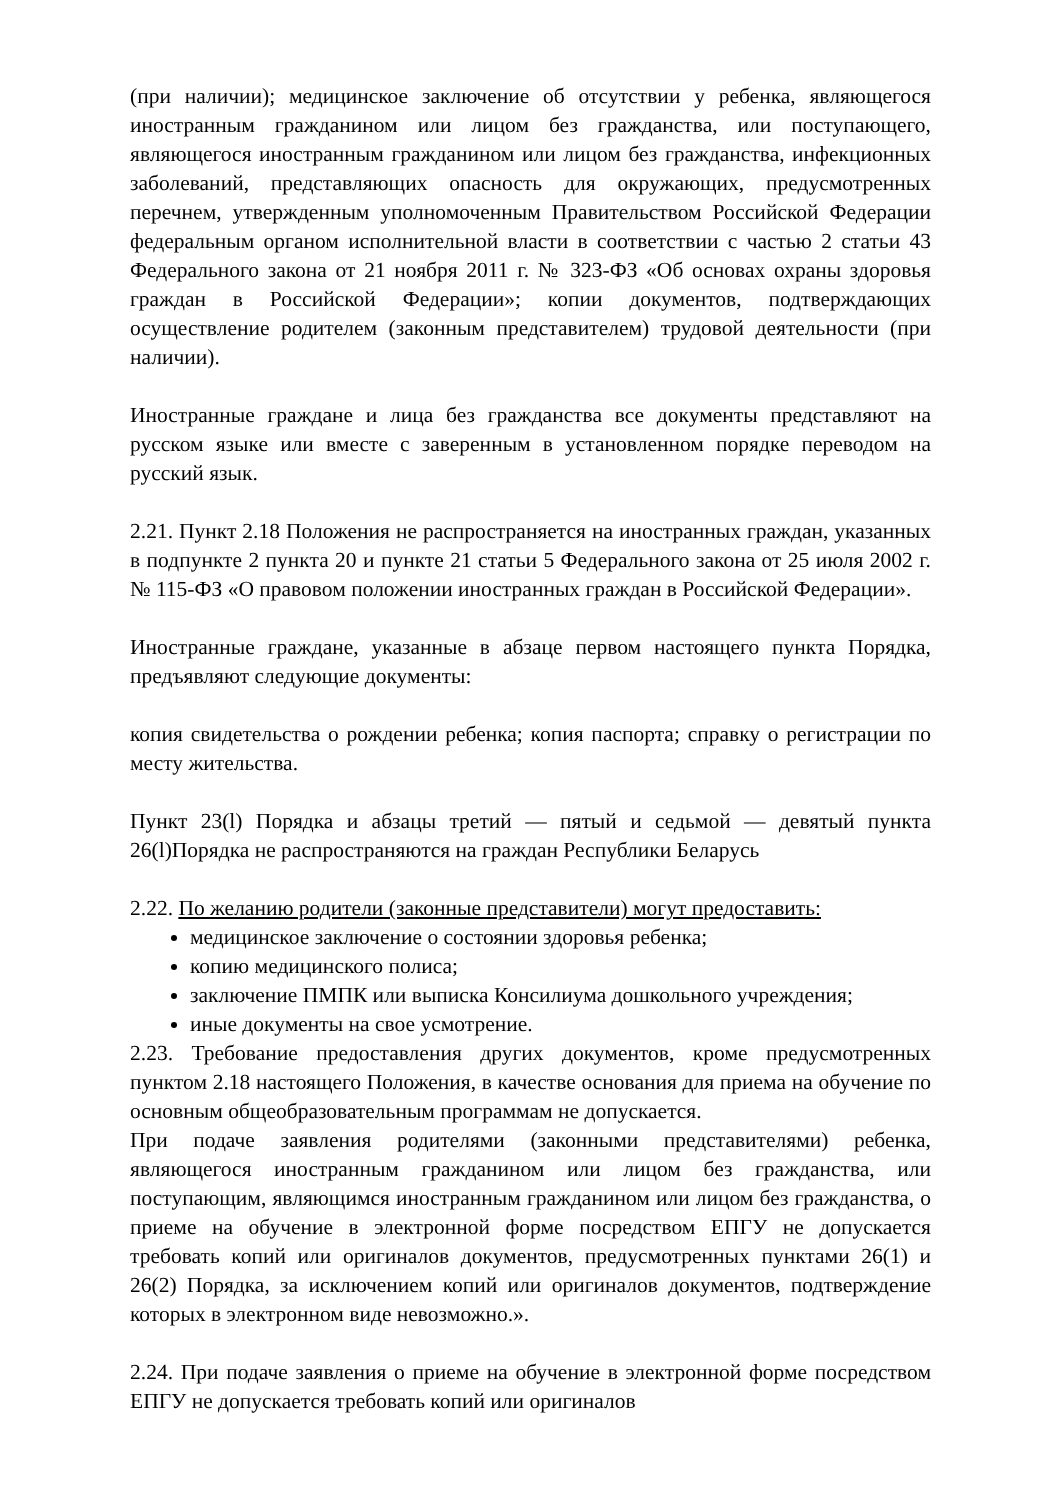(при наличии); медицинское заключение об отсутствии у ребенка, являющегося иностранным гражданином или лицом без гражданства, или поступающего, являющегося иностранным гражданином или лицом без гражданства, инфекционных заболеваний, представляющих опасность для окружающих, предусмотренных перечнем, утвержденным уполномоченным Правительством Российской Федерации федеральным органом исполнительной власти в соответствии с частью 2 статьи 43 Федерального закона от 21 ноября 2011 г. № 323-ФЗ «Об основах охраны здоровья граждан в Российской Федерации»; копии документов, подтверждающих осуществление родителем (законным представителем) трудовой деятельности (при наличии).
Иностранные граждане и лица без гражданства все документы представляют на русском языке или вместе с заверенным в установленном порядке переводом на русский язык.
2.21. Пункт 2.18 Положения не распространяется на иностранных граждан, указанных в подпункте 2 пункта 20 и пункте 21 статьи 5 Федерального закона от 25 июля 2002 г. № 115-ФЗ «О правовом положении иностранных граждан в Российской Федерации».
Иностранные граждане, указанные в абзаце первом настоящего пункта Порядка, предъявляют следующие документы:
копия свидетельства о рождении ребенка; копия паспорта; справку о регистрации по месту жительства.
Пункт 23(l) Порядка и абзацы третий — пятый и седьмой — девятый пункта 26(l)Порядка не распространяются на граждан Республики Беларусь
2.22. По желанию родители (законные представители) могут предоставить:
медицинское заключение о состоянии здоровья ребенка;
копию медицинского полиса;
заключение ПМПК или выписка Консилиума дошкольного учреждения;
иные документы на свое усмотрение.
2.23. Требование предоставления других документов, кроме предусмотренных пунктом 2.18 настоящего Положения, в качестве основания для приема на обучение по основным общеобразовательным программам не допускается.
При подаче заявления родителями (законными представителями) ребенка, являющегося иностранным гражданином или лицом без гражданства, или поступающим, являющимся иностранным гражданином или лицом без гражданства, о приеме на обучение в электронной форме посредством ЕПГУ не допускается требовать копий или оригиналов документов, предусмотренных пунктами 26(1) и 26(2) Порядка, за исключением копий или оригиналов документов, подтверждение которых в электронном виде невозможно.».
2.24. При подаче заявления о приеме на обучение в электронной форме посредством ЕПГУ не допускается требовать копий или оригиналов